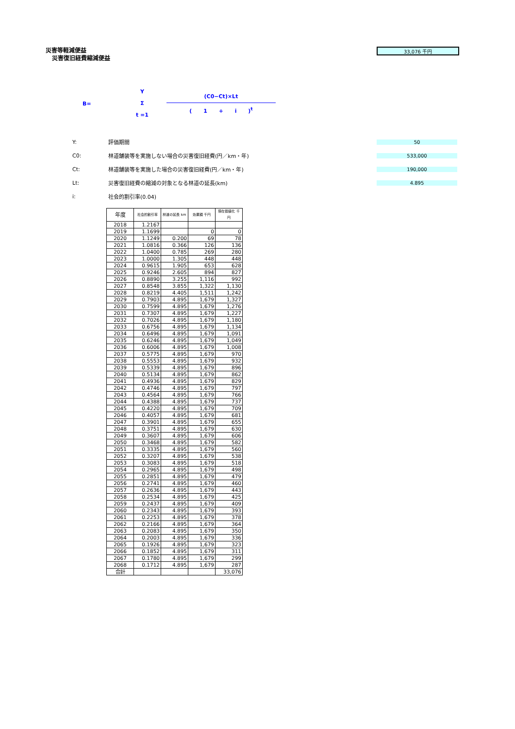33,076 千円
災害等軽減便益
災害復旧経費縮減便益
B=
Y
Σ
t =1
(C0−Ct)×Lt
( 1 + i )<sup>t</sup>
Y: 評価期間 50
C0: 林道舗装等を実施しない場合の災害復旧経費(円／km・年) 533,000
Ct: 林道舗装等を実施した場合の災害復旧経費(円／km・年) 190,000
Lt: 災害復旧経費の縮減の対象となる林道の延長(km) 4.895
i: 社会的割引率(0.04)
| 年度 | 社会的割引率 | 林道の延長 km | 効果額 千円 | 現在価値化 千円 |
| --- | --- | --- | --- | --- |
| 2018 | 1.2167 | | | |
| 2019 | 1.1699 | | 0 | 0 |
| 2020 | 1.1249 | 0.200 | 69 | 78 |
| 2021 | 1.0816 | 0.366 | 126 | 136 |
| 2022 | 1.0400 | 0.785 | 269 | 280 |
| 2023 | 1.0000 | 1.305 | 448 | 448 |
| 2024 | 0.9615 | 1.905 | 653 | 628 |
| 2025 | 0.9246 | 2.605 | 894 | 827 |
| 2026 | 0.8890 | 3.255 | 1,116 | 992 |
| 2027 | 0.8548 | 3.855 | 1,322 | 1,130 |
| 2028 | 0.8219 | 4.405 | 1,511 | 1,242 |
| 2029 | 0.7903 | 4.895 | 1,679 | 1,327 |
| 2030 | 0.7599 | 4.895 | 1,679 | 1,276 |
| 2031 | 0.7307 | 4.895 | 1,679 | 1,227 |
| 2032 | 0.7026 | 4.895 | 1,679 | 1,180 |
| 2033 | 0.6756 | 4.895 | 1,679 | 1,134 |
| 2034 | 0.6496 | 4.895 | 1,679 | 1,091 |
| 2035 | 0.6246 | 4.895 | 1,679 | 1,049 |
| 2036 | 0.6006 | 4.895 | 1,679 | 1,008 |
| 2037 | 0.5775 | 4.895 | 1,679 | 970 |
| 2038 | 0.5553 | 4.895 | 1,679 | 932 |
| 2039 | 0.5339 | 4.895 | 1,679 | 896 |
| 2040 | 0.5134 | 4.895 | 1,679 | 862 |
| 2041 | 0.4936 | 4.895 | 1,679 | 829 |
| 2042 | 0.4746 | 4.895 | 1,679 | 797 |
| 2043 | 0.4564 | 4.895 | 1,679 | 766 |
| 2044 | 0.4388 | 4.895 | 1,679 | 737 |
| 2045 | 0.4220 | 4.895 | 1,679 | 709 |
| 2046 | 0.4057 | 4.895 | 1,679 | 681 |
| 2047 | 0.3901 | 4.895 | 1,679 | 655 |
| 2048 | 0.3751 | 4.895 | 1,679 | 630 |
| 2049 | 0.3607 | 4.895 | 1,679 | 606 |
| 2050 | 0.3468 | 4.895 | 1,679 | 582 |
| 2051 | 0.3335 | 4.895 | 1,679 | 560 |
| 2052 | 0.3207 | 4.895 | 1,679 | 538 |
| 2053 | 0.3083 | 4.895 | 1,679 | 518 |
| 2054 | 0.2965 | 4.895 | 1,679 | 498 |
| 2055 | 0.2851 | 4.895 | 1,679 | 479 |
| 2056 | 0.2741 | 4.895 | 1,679 | 460 |
| 2057 | 0.2636 | 4.895 | 1,679 | 443 |
| 2058 | 0.2534 | 4.895 | 1,679 | 425 |
| 2059 | 0.2437 | 4.895 | 1,679 | 409 |
| 2060 | 0.2343 | 4.895 | 1,679 | 393 |
| 2061 | 0.2253 | 4.895 | 1,679 | 378 |
| 2062 | 0.2166 | 4.895 | 1,679 | 364 |
| 2063 | 0.2083 | 4.895 | 1,679 | 350 |
| 2064 | 0.2003 | 4.895 | 1,679 | 336 |
| 2065 | 0.1926 | 4.895 | 1,679 | 323 |
| 2066 | 0.1852 | 4.895 | 1,679 | 311 |
| 2067 | 0.1780 | 4.895 | 1,679 | 299 |
| 2068 | 0.1712 | 4.895 | 1,679 | 287 |
| 合計 | | | | 33,076 |